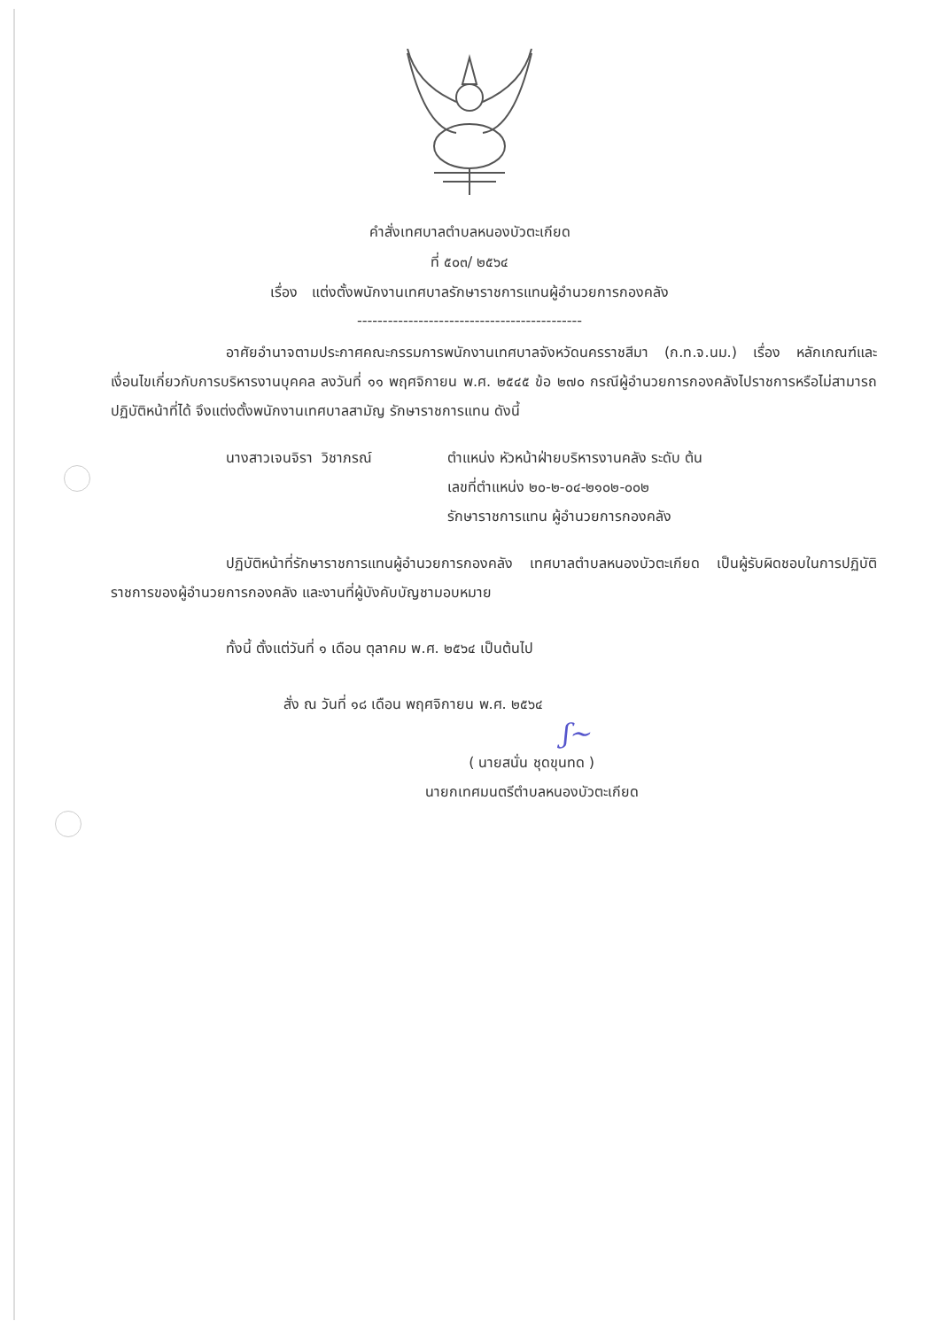คำสั่งเทศบาลตำบลหนองบัวตะเกียด
ที่ ๕๐๓/ ๒๕๖๔
เรื่อง แต่งตั้งพนักงานเทศบาลรักษาราชการแทนผู้อำนวยการกองคลัง
--------------------------------------------
อาศัยอำนาจตามประกาศคณะกรรมการพนักงานเทศบาลจังหวัดนครราชสีมา (ก.ท.จ.นม.) เรื่อง หลักเกณฑ์และเงื่อนไขเกี่ยวกับการบริหารงานบุคคล ลงวันที่ ๑๑ พฤศจิกายน พ.ศ. ๒๕๔๕ ข้อ ๒๗๐ กรณีผู้อำนวยการกองคลังไปราชการหรือไม่สามารถปฏิบัติหน้าที่ได้ จึงแต่งตั้งพนักงานเทศบาลสามัญ รักษาราชการแทน ดังนี้
นางสาวเจนจิรา วิชาภรณ์ ตำแหน่ง หัวหน้าฝ่ายบริหารงานคลัง ระดับ ต้น
เลขที่ตำแหน่ง ๒๐-๒-๐๔-๒๑๐๒-๐๐๒
รักษาราชการแทน ผู้อำนวยการกองคลัง
ปฏิบัติหน้าที่รักษาราชการแทนผู้อำนวยการกองคลัง เทศบาลตำบลหนองบัวตะเกียด เป็นผู้รับผิดชอบในการปฏิบัติราชการของผู้อำนวยการกองคลัง และงานที่ผู้บังคับบัญชามอบหมาย
ทั้งนี้ ตั้งแต่วันที่ ๑ เดือน ตุลาคม พ.ศ. ๒๕๖๔ เป็นต้นไป
สั่ง ณ วันที่ ๑๘ เดือน พฤศจิกายน พ.ศ. ๒๕๖๔
ʃ~
( นายสนั่น ชุดขุนทด )
นายกเทศมนตรีตำบลหนองบัวตะเกียด